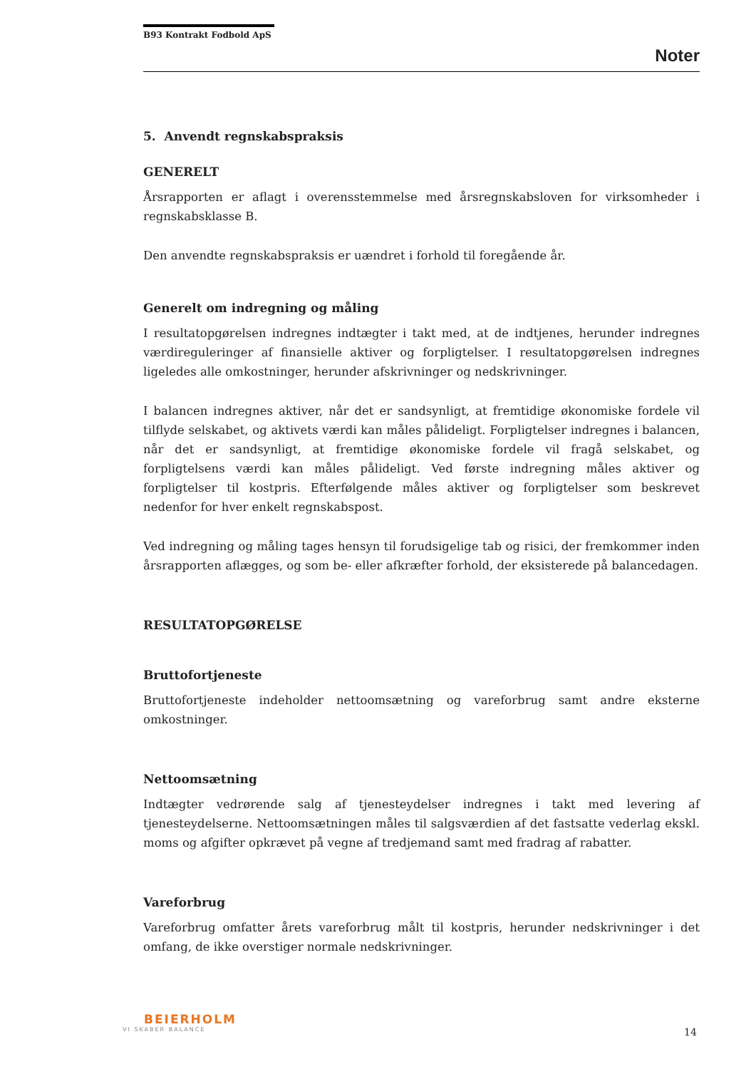B93 Kontrakt Fodbold ApS
Noter
5. Anvendt regnskabspraksis
GENERELT
Årsrapporten er aflagt i overensstemmelse med årsregnskabsloven for virksomheder i regnskabsklasse B.
Den anvendte regnskabspraksis er uændret i forhold til foregående år.
Generelt om indregning og måling
I resultatopgørelsen indregnes indtægter i takt med, at de indtjenes, herunder indregnes værdireguleringer af finansielle aktiver og forpligtelser. I resultatopgørelsen indregnes ligeledes alle omkostninger, herunder afskrivninger og nedskrivninger.
I balancen indregnes aktiver, når det er sandsynligt, at fremtidige økonomiske fordele vil tilflyde selskabet, og aktivets værdi kan måles pålideligt. Forpligtelser indregnes i balancen, når det er sandsynligt, at fremtidige økonomiske fordele vil fragå selskabet, og forpligtelsens værdi kan måles pålideligt. Ved første indregning måles aktiver og forpligtelser til kostpris. Efterfølgende måles aktiver og forpligtelser som beskrevet nedenfor for hver enkelt regnskabspost.
Ved indregning og måling tages hensyn til forudsigelige tab og risici, der fremkommer inden årsrapporten aflægges, og som be- eller afkræfter forhold, der eksisterede på balancedagen.
RESULTATOPGØRELSE
Bruttofortjeneste
Bruttofortjeneste indeholder nettoomsætning og vareforbrug samt andre eksterne omkostninger.
Nettoomsætning
Indtægter vedrørende salg af tjenesteydelser indregnes i takt med levering af tjenesteydelserne. Nettoomsætningen måles til salgsværdien af det fastsatte vederlag ekskl. moms og afgifter opkrævet på vegne af tredjemand samt med fradrag af rabatter.
Vareforbrug
Vareforbrug omfatter årets vareforbrug målt til kostpris, herunder nedskrivninger i det omfang, de ikke overstiger normale nedskrivninger.
BEIERHOLM
VI SKABER BALANCE
14